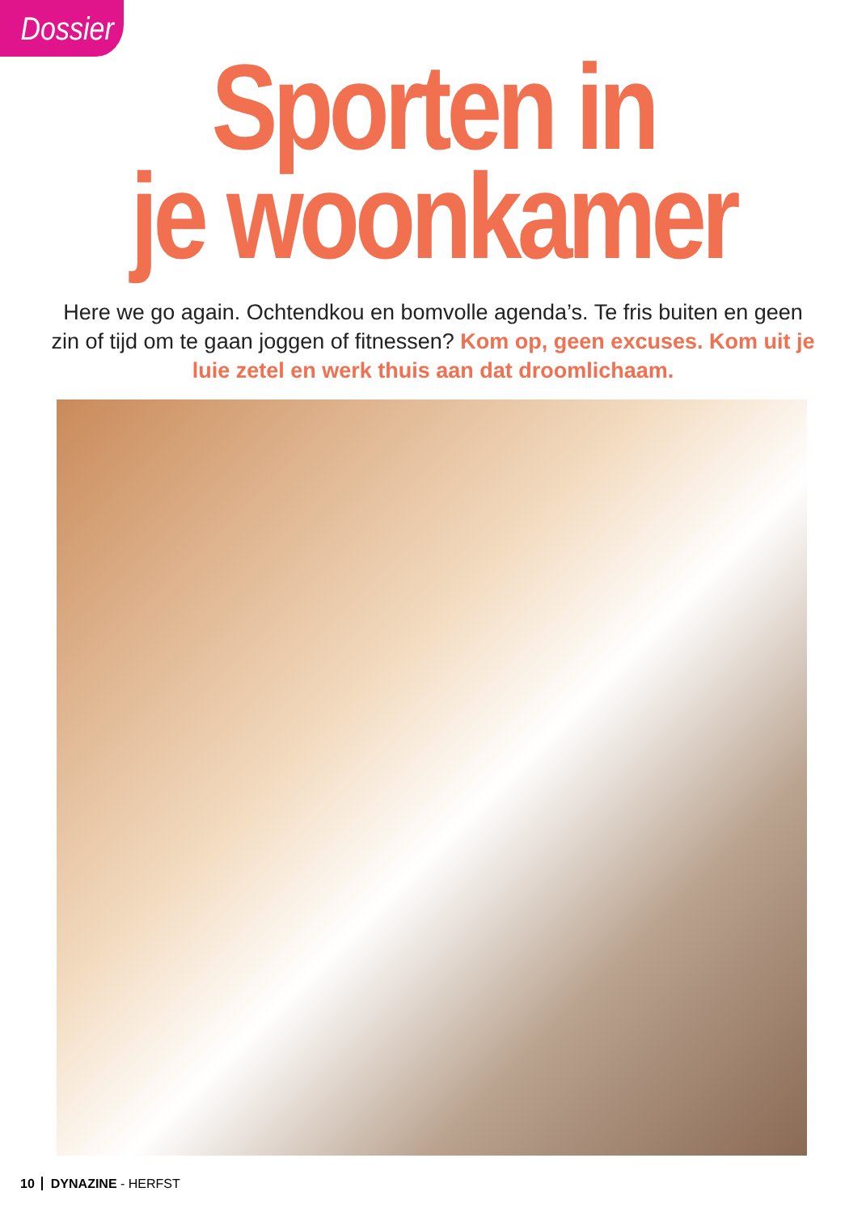Dossier
Sporten in
je woonkamer
Here we go again. Ochtendkou en bomvolle agenda’s. Te fris buiten en geen zin of tijd om te gaan joggen of fitnessen? Kom op, geen excuses. Kom uit je luie zetel en werk thuis aan dat droomlichaam.
10 DYNAZINE - HERFST